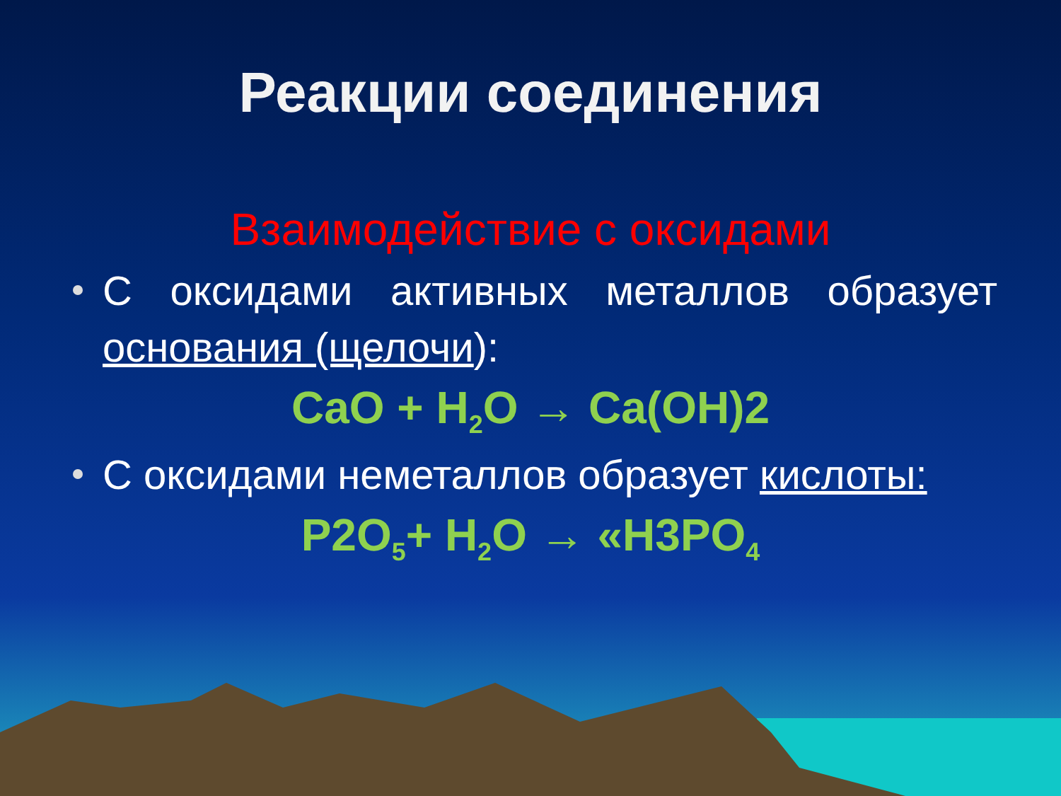Реакции соединения
Взаимодействие с оксидами
С оксидами активных металлов образует основания (щелочи):
CaO + H<sub>2</sub>O → Ca(OH)2
С оксидами неметаллов образует кислоты:
P2O<sub>5</sub>+ H<sub>2</sub>O → «H3PO<sub>4</sub>